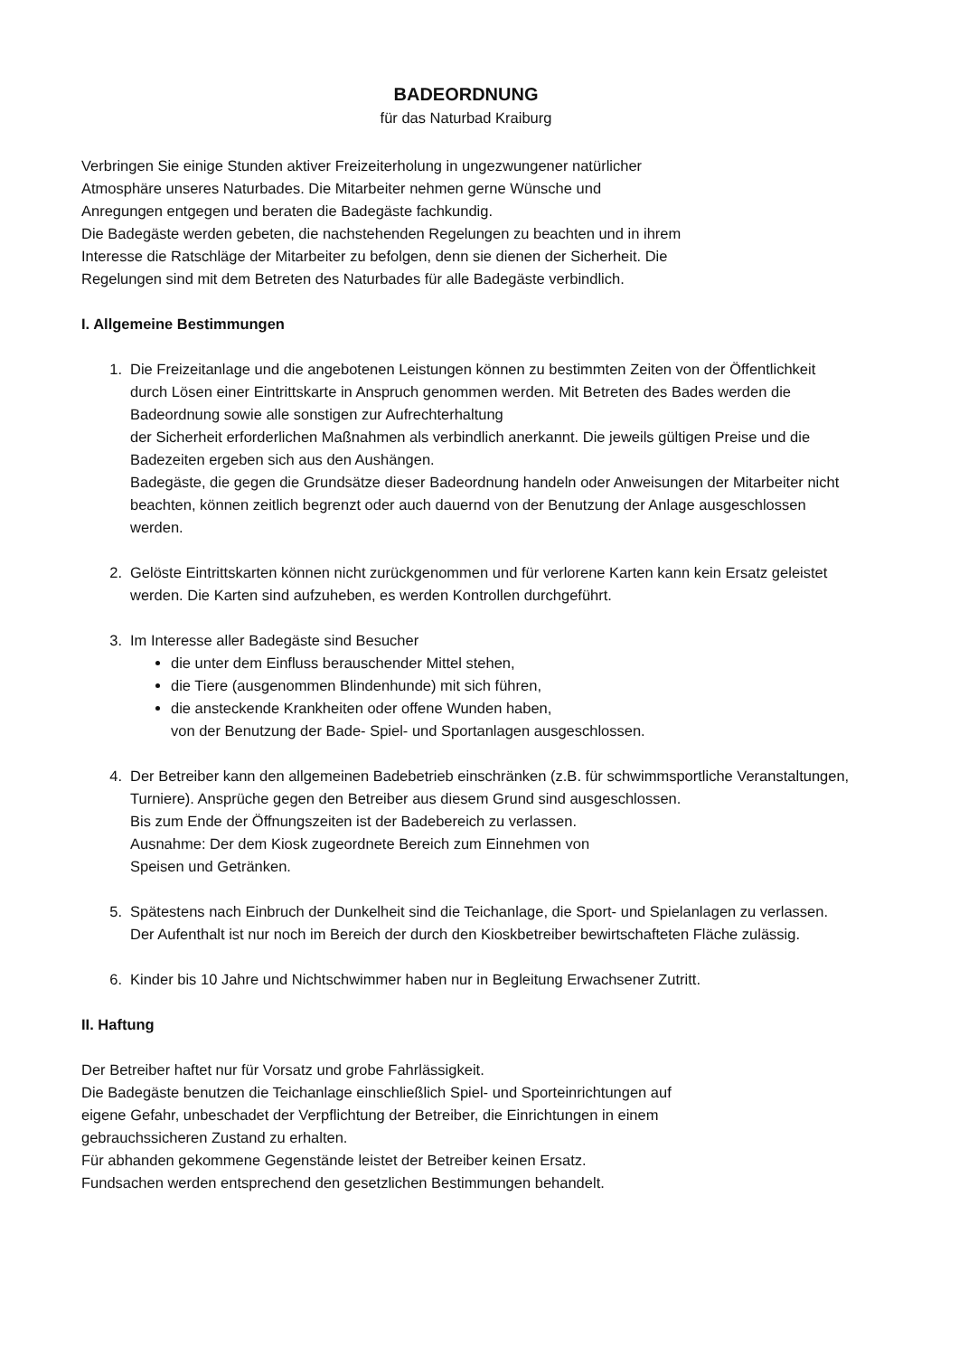BADEORDNUNG
für das Naturbad Kraiburg
Verbringen Sie einige Stunden aktiver Freizeiterholung in ungezwungener natürlicher
Atmosphäre unseres Naturbades. Die Mitarbeiter nehmen gerne Wünsche und
Anregungen entgegen und beraten die Badegäste fachkundig.
Die Badegäste werden gebeten, die nachstehenden Regelungen zu beachten und in ihrem
Interesse die Ratschläge der Mitarbeiter zu befolgen, denn sie dienen der Sicherheit. Die
Regelungen sind mit dem Betreten des Naturbades für alle Badegäste verbindlich.
I. Allgemeine Bestimmungen
1. Die Freizeitanlage und die angebotenen Leistungen können zu bestimmten Zeiten von der Öffentlichkeit durch Lösen einer Eintrittskarte in Anspruch genommen werden. Mit Betreten des Bades werden die Badeordnung sowie alle sonstigen zur Aufrechterhaltung
der Sicherheit erforderlichen Maßnahmen als verbindlich anerkannt. Die jeweils gültigen Preise und die Badezeiten ergeben sich aus den Aushängen.
Badegäste, die gegen die Grundsätze dieser Badeordnung handeln oder Anweisungen der Mitarbeiter nicht beachten, können zeitlich begrenzt oder auch dauernd von der Benutzung der Anlage ausgeschlossen werden.
2. Gelöste Eintrittskarten können nicht zurückgenommen und für verlorene Karten kann kein Ersatz geleistet werden. Die Karten sind aufzuheben, es werden Kontrollen durchgeführt.
3. Im Interesse aller Badegäste sind Besucher
die unter dem Einfluss berauschender Mittel stehen,
die Tiere (ausgenommen Blindenhunde) mit sich führen,
die ansteckende Krankheiten oder offene Wunden haben,
von der Benutzung der Bade- Spiel- und Sportanlagen ausgeschlossen.
4. Der Betreiber kann den allgemeinen Badebetrieb einschränken (z.B. für schwimmsportliche Veranstaltungen, Turniere). Ansprüche gegen den Betreiber aus diesem Grund sind ausgeschlossen.
Bis zum Ende der Öffnungszeiten ist der Badebereich zu verlassen.
Ausnahme: Der dem Kiosk zugeordnete Bereich zum Einnehmen von
Speisen und Getränken.
5. Spätestens nach Einbruch der Dunkelheit sind die Teichanlage, die Sport- und Spielanlagen zu verlassen. Der Aufenthalt ist nur noch im Bereich der durch den Kioskbetreiber bewirtschafteten Fläche zulässig.
6. Kinder bis 10 Jahre und Nichtschwimmer haben nur in Begleitung Erwachsener Zutritt.
II. Haftung
Der Betreiber haftet nur für Vorsatz und grobe Fahrlässigkeit.
Die Badegäste benutzen die Teichanlage einschließlich Spiel- und Sporteinrichtungen auf
eigene Gefahr, unbeschadet der Verpflichtung der Betreiber, die Einrichtungen in einem
gebrauchssicheren Zustand zu erhalten.
Für abhanden gekommene Gegenstände leistet der Betreiber keinen Ersatz.
Fundsachen werden entsprechend den gesetzlichen Bestimmungen behandelt.